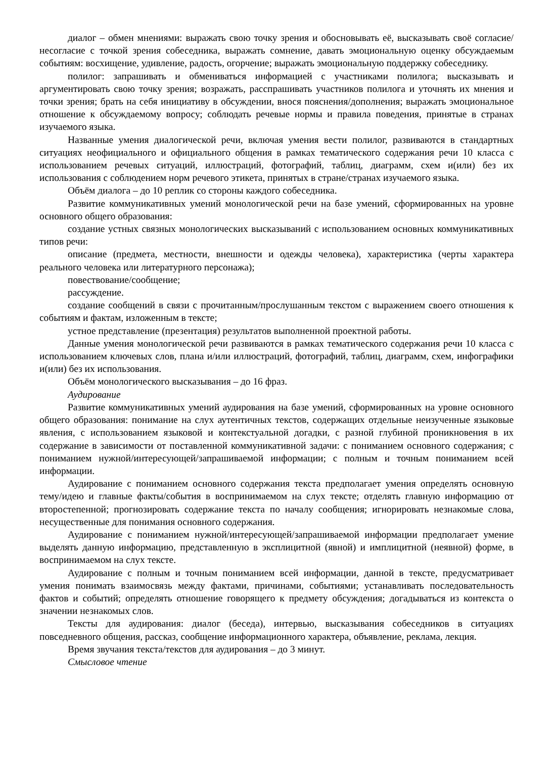диалог – обмен мнениями: выражать свою точку зрения и обосновывать её, высказывать своё согласие/несогласие с точкой зрения собеседника, выражать сомнение, давать эмоциональную оценку обсуждаемым событиям: восхищение, удивление, радость, огорчение; выражать эмоциональную поддержку собеседнику.
полилог: запрашивать и обмениваться информацией с участниками полилога; высказывать и аргументировать свою точку зрения; возражать, расспрашивать участников полилога и уточнять их мнения и точки зрения; брать на себя инициативу в обсуждении, внося пояснения/дополнения; выражать эмоциональное отношение к обсуждаемому вопросу; соблюдать речевые нормы и правила поведения, принятые в странах изучаемого языка.
Названные умения диалогической речи, включая умения вести полилог, развиваются в стандартных ситуациях неофициального и официального общения в рамках тематического содержания речи 10 класса с использованием речевых ситуаций, иллюстраций, фотографий, таблиц, диаграмм, схем и(или) без их использования с соблюдением норм речевого этикета, принятых в стране/странах изучаемого языка.
Объём диалога – до 10 реплик со стороны каждого собеседника.
Развитие коммуникативных умений монологической речи на базе умений, сформированных на уровне основного общего образования:
создание устных связных монологических высказываний с использованием основных коммуникативных типов речи:
описание (предмета, местности, внешности и одежды человека), характеристика (черты характера реального человека или литературного персонажа);
повествование/сообщение;
рассуждение.
создание сообщений в связи с прочитанным/прослушанным текстом с выражением своего отношения к событиям и фактам, изложенным в тексте;
устное представление (презентация) результатов выполненной проектной работы.
Данные умения монологической речи развиваются в рамках тематического содержания речи 10 класса с использованием ключевых слов, плана и/или иллюстраций, фотографий, таблиц, диаграмм, схем, инфографики и(или) без их использования.
Объём монологического высказывания – до 16 фраз.
Аудирование
Развитие коммуникативных умений аудирования на базе умений, сформированных на уровне основного общего образования: понимание на слух аутентичных текстов, содержащих отдельные неизученные языковые явления, с использованием языковой и контекстуальной догадки, с разной глубиной проникновения в их содержание в зависимости от поставленной коммуникативной задачи: с пониманием основного содержания; с пониманием нужной/интересующей/запрашиваемой информации; с полным и точным пониманием всей информации.
Аудирование с пониманием основного содержания текста предполагает умения определять основную тему/идею и главные факты/события в воспринимаемом на слух тексте; отделять главную информацию от второстепенной; прогнозировать содержание текста по началу сообщения; игнорировать незнакомые слова, несущественные для понимания основного содержания.
Аудирование с пониманием нужной/интересующей/запрашиваемой информации предполагает умение выделять данную информацию, представленную в эксплицитной (явной) и имплицитной (неявной) форме, в воспринимаемом на слух тексте.
Аудирование с полным и точным пониманием всей информации, данной в тексте, предусматривает умения понимать взаимосвязь между фактами, причинами, событиями; устанавливать последовательность фактов и событий; определять отношение говорящего к предмету обсуждения; догадываться из контекста о значении незнакомых слов.
Тексты для аудирования: диалог (беседа), интервью, высказывания собеседников в ситуациях повседневного общения, рассказ, сообщение информационного характера, объявление, реклама, лекция.
Время звучания текста/текстов для аудирования – до 3 минут.
Смысловое чтение